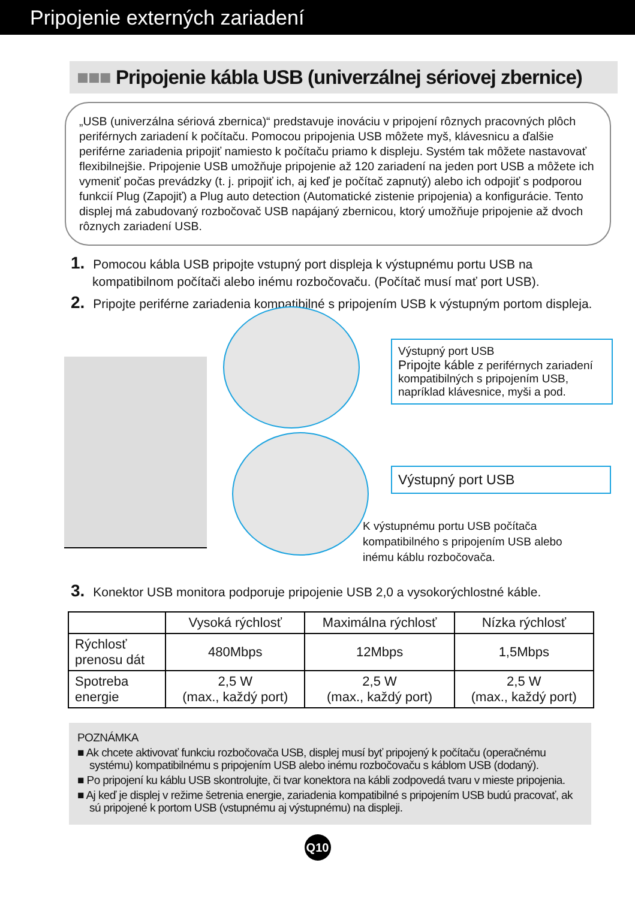Pripojenie externých zariadení
■■■ Pripojenie kábla USB (univerzálnej sériovej zbernice)
„USB (univerzálna sériová zbernica)“ predstavuje inováciu v pripojení rôznych pracovných plôch periférnych zariadení k počítaču. Pomocou pripojenia USB môžete myš, klávesnicu a ďalšie periférne zariadenia pripojiť namiesto k počítaču priamo k displeju. Systém tak môžete nastavovať flexibilnejšie. Pripojenie USB umožňuje pripojenie až 120 zariadení na jeden port USB a môžete ich vymeniť počas prevádzky (t. j. pripojiť ich, aj keď je počítač zapnutý) alebo ich odpojiť s podporou funkcií Plug (Zapojiť) a Plug auto detection (Automatické zistenie pripojenia) a konfigurácie. Tento displej má zabudovaný rozbočovač USB napájaný zbernicou, ktorý umožňuje pripojenie až dvoch rôznych zariadení USB.
1. Pomocou kábla USB pripojte vstupný port displeja k výstupnému portu USB na kompatibilnom počítači alebo inému rozbočovaču. (Počítač musí mať port USB).
2. Pripojte periférne zariadenia kompatibilné s pripojením USB k výstupným portom displeja.
Výstupný port USB
Pripojte káble z periférnych zariadení kompatibilných s pripojením USB, napríklad klávesnice, myši a pod.
Výstupný port USB
K výstupnému portu USB počítača
kompatibilného s pripojením USB alebo
inému káblu rozbočovača.
3. Konektor USB monitora podporuje pripojenie USB 2,0 a vysokorýchlostné káble.
| | Vysoká rýchlosť | Maximálna rýchlosť | Nízka rýchlosť |
| --- | --- | --- | --- |
| Rýchlosť prenosu dát | 480Mbps | 12Mbps | 1,5Mbps |
| Spotreba energie | 2,5 W (max., každý port) | 2,5 W (max., každý port) | 2,5 W (max., každý port) |
POZNÁMKA
■ Ak chcete aktivovať funkciu rozbočovača USB, displej musí byť pripojený k počítaču (operačnému systému) kompatibilnému s pripojením USB alebo inému rozbočovaču s káblom USB (dodaný).
■ Po pripojení ku káblu USB skontrolujte, či tvar konektora na kábli zodpovedá tvaru v mieste pripojenia.
■ Aj keď je displej v režime šetrenia energie, zariadenia kompatibilné s pripojením USB budú pracovať, ak sú pripojené k portom USB (vstupnému aj výstupnému) na displeji.
Q10